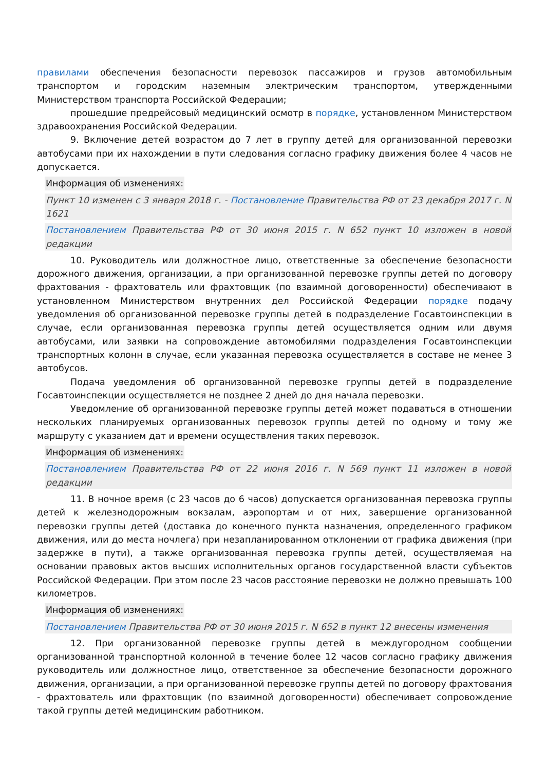правилами обеспечения безопасности перевозок пассажиров и грузов автомобильным транспортом и городским наземным электрическим транспортом, утвержденными Министерством транспорта Российской Федерации;
прошедшие предрейсовый медицинский осмотр в порядке, установленном Министерством здравоохранения Российской Федерации.
9. Включение детей возрастом до 7 лет в группу детей для организованной перевозки автобусами при их нахождении в пути следования согласно графику движения более 4 часов не допускается.
Информация об изменениях:
Пункт 10 изменен с 3 января 2018 г. - Постановление Правительства РФ от 23 декабря 2017 г. N 1621
Постановлением Правительства РФ от 30 июня 2015 г. N 652 пункт 10 изложен в новой редакции
10. Руководитель или должностное лицо, ответственные за обеспечение безопасности дорожного движения, организации, а при организованной перевозке группы детей по договору фрахтования - фрахтователь или фрахтовщик (по взаимной договоренности) обеспечивают в установленном Министерством внутренних дел Российской Федерации порядке подачу уведомления об организованной перевозке группы детей в подразделение Госавтоинспекции в случае, если организованная перевозка группы детей осуществляется одним или двумя автобусами, или заявки на сопровождение автомобилями подразделения Госавтоинспекции транспортных колонн в случае, если указанная перевозка осуществляется в составе не менее 3 автобусов.
Подача уведомления об организованной перевозке группы детей в подразделение Госавтоинспекции осуществляется не позднее 2 дней до дня начала перевозки.
Уведомление об организованной перевозке группы детей может подаваться в отношении нескольких планируемых организованных перевозок группы детей по одному и тому же маршруту с указанием дат и времени осуществления таких перевозок.
Информация об изменениях:
Постановлением Правительства РФ от 22 июня 2016 г. N 569 пункт 11 изложен в новой редакции
11. В ночное время (с 23 часов до 6 часов) допускается организованная перевозка группы детей к железнодорожным вокзалам, аэропортам и от них, завершение организованной перевозки группы детей (доставка до конечного пункта назначения, определенного графиком движения, или до места ночлега) при незапланированном отклонении от графика движения (при задержке в пути), а также организованная перевозка группы детей, осуществляемая на основании правовых актов высших исполнительных органов государственной власти субъектов Российской Федерации. При этом после 23 часов расстояние перевозки не должно превышать 100 километров.
Информация об изменениях:
Постановлением Правительства РФ от 30 июня 2015 г. N 652 в пункт 12 внесены изменения
12. При организованной перевозке группы детей в междугородном сообщении организованной транспортной колонной в течение более 12 часов согласно графику движения руководитель или должностное лицо, ответственное за обеспечение безопасности дорожного движения, организации, а при организованной перевозке группы детей по договору фрахтования - фрахтователь или фрахтовщик (по взаимной договоренности) обеспечивает сопровождение такой группы детей медицинским работником.